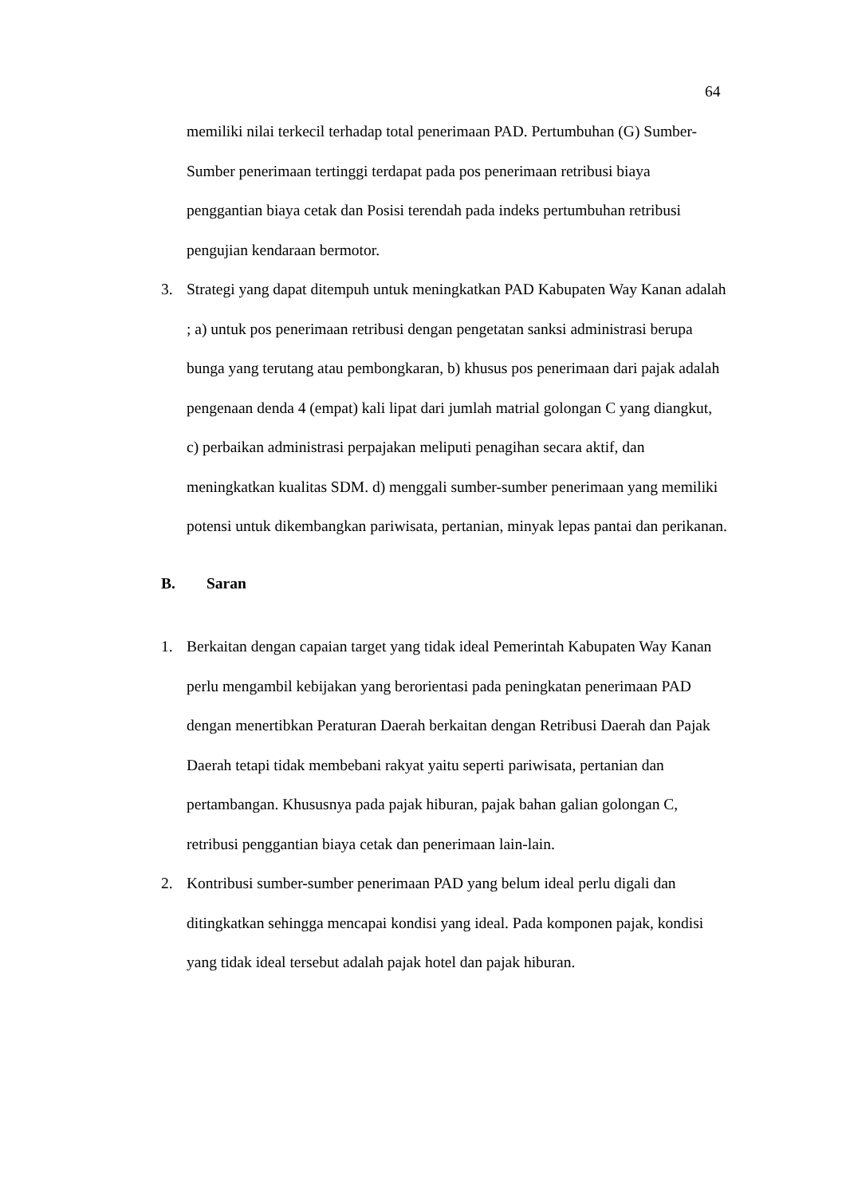64
memiliki nilai terkecil terhadap total penerimaan PAD. Pertumbuhan (G) Sumber-Sumber penerimaan tertinggi terdapat pada pos penerimaan retribusi biaya penggantian biaya cetak dan Posisi terendah pada indeks pertumbuhan retribusi pengujian kendaraan bermotor.
3. Strategi yang dapat ditempuh untuk meningkatkan PAD Kabupaten Way Kanan adalah ; a) untuk pos penerimaan retribusi dengan pengetatan sanksi administrasi berupa bunga yang terutang atau pembongkaran, b) khusus pos penerimaan dari pajak adalah pengenaan denda 4 (empat) kali lipat dari jumlah matrial golongan C yang diangkut, c) perbaikan administrasi perpajakan meliputi penagihan secara aktif, dan meningkatkan kualitas SDM. d) menggali sumber-sumber penerimaan yang memiliki potensi untuk dikembangkan pariwisata, pertanian, minyak lepas pantai dan perikanan.
B. Saran
1. Berkaitan dengan capaian target yang tidak ideal Pemerintah Kabupaten Way Kanan perlu mengambil kebijakan yang berorientasi pada peningkatan penerimaan PAD dengan menertibkan Peraturan Daerah berkaitan dengan Retribusi Daerah dan Pajak Daerah tetapi tidak membebani rakyat yaitu seperti pariwisata, pertanian dan pertambangan. Khususnya pada pajak hiburan, pajak bahan galian golongan C, retribusi penggantian biaya cetak dan penerimaan lain-lain.
2. Kontribusi sumber-sumber penerimaan PAD yang belum ideal perlu digali dan ditingkatkan sehingga mencapai kondisi yang ideal. Pada komponen pajak, kondisi yang tidak ideal tersebut adalah pajak hotel dan pajak hiburan.